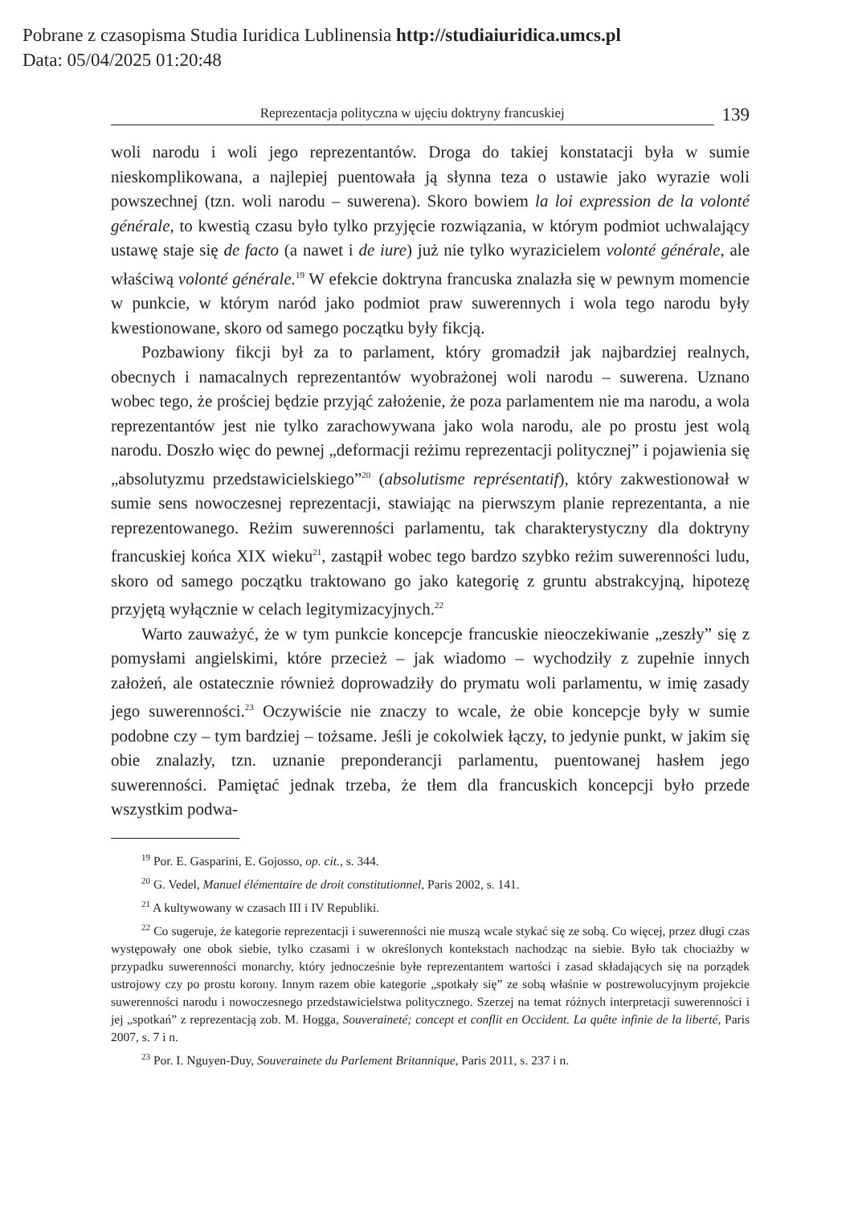Pobrane z czasopisma Studia Iuridica Lublinensia http://studiaiuridica.umcs.pl
Data: 05/04/2025 01:20:48
Reprezentacja polityczna w ujęciu doktryny francuskiej
139
woli narodu i woli jego reprezentantów. Droga do takiej konstatacji była w sumie nieskomplikowana, a najlepiej puentowała ją słynna teza o ustawie jako wyrazie woli powszechnej (tzn. woli narodu – suwerena). Skoro bowiem la loi expression de la volonté générale, to kwestią czasu było tylko przyjęcie rozwiązania, w którym podmiot uchwalający ustawę staje się de facto (a nawet i de iure) już nie tylko wyrazicielem volonté générale, ale właściwą volonté générale.<sup>19</sup> W efekcie doktryna francuska znalazła się w pewnym momencie w punkcie, w którym naród jako podmiot praw suwerennych i wola tego narodu były kwestionowane, skoro od samego początku były fikcją.
Pozbawiony fikcji był za to parlament, który gromadził jak najbardziej realnych, obecnych i namacalnych reprezentantów wyobrażonej woli narodu – suwerena. Uznano wobec tego, że prościej będzie przyjąć założenie, że poza parlamentem nie ma narodu, a wola reprezentantów jest nie tylko zarachowywana jako wola narodu, ale po prostu jest wolą narodu. Doszło więc do pewnej „deformacji reżimu reprezentacji politycznej” i pojawienia się „absolutyzmu przedstawicielskiego”<sup>20</sup> (absolutisme représentatif), który zakwestionował w sumie sens nowoczesnej reprezentacji, stawiając na pierwszym planie reprezentanta, a nie reprezentowanego. Reżim suwerenności parlamentu, tak charakterystyczny dla doktryny francuskiej końca XIX wieku<sup>21</sup>, zastąpił wobec tego bardzo szybko reżim suwerenności ludu, skoro od samego początku traktowano go jako kategorię z gruntu abstrakcyjną, hipotezę przyjętą wyłącznie w celach legitymizacyjnych.<sup>22</sup>
Warto zauważyć, że w tym punkcie koncepcje francuskie nieoczekiwanie „zeszły” się z pomysłami angielskimi, które przecież – jak wiadomo – wychodziły z zupełnie innych założeń, ale ostatecznie również doprowadziły do prymatu woli parlamentu, w imię zasady jego suwerenności.<sup>23</sup> Oczywiście nie znaczy to wcale, że obie koncepcje były w sumie podobne czy – tym bardziej – tożsame. Jeśli je cokolwiek łączy, to jedynie punkt, w jakim się obie znalazły, tzn. uznanie preponderancji parlamentu, puentowanej hasłem jego suwerenności. Pamiętać jednak trzeba, że tłem dla francuskich koncepcji było przede wszystkim podwa-
<sup>19</sup> Por. E. Gasparini, E. Gojosso, op. cit., s. 344.
<sup>20</sup> G. Vedel, Manuel élémentaire de droit constitutionnel, Paris 2002, s. 141.
<sup>21</sup> A kultywowany w czasach III i IV Republiki.
<sup>22</sup> Co sugeruje, że kategorie reprezentacji i suwerenności nie muszą wcale stykać się ze sobą. Co więcej, przez długi czas występowały one obok siebie, tylko czasami i w określonych kontekstach nachodząc na siebie. Było tak chociażby w przypadku suwerenności monarchy, który jednocześnie byłe reprezentantem wartości i zasad składających się na porządek ustrojowy czy po prostu korony. Innym razem obie kategorie „spotkały się” ze sobą właśnie w postrewolucyjnym projekcie suwerenności narodu i nowoczesnego przedstawicielstwa politycznego. Szerzej na temat różnych interpretacji suwerenności i jej „spotkań” z reprezentacją zob. M. Hogga, Souveraineté; concept et conflit en Occident. La quête infinie de la liberté, Paris 2007, s. 7 i n.
<sup>23</sup> Por. I. Nguyen-Duy, Souverainete du Parlement Britannique, Paris 2011, s. 237 i n.